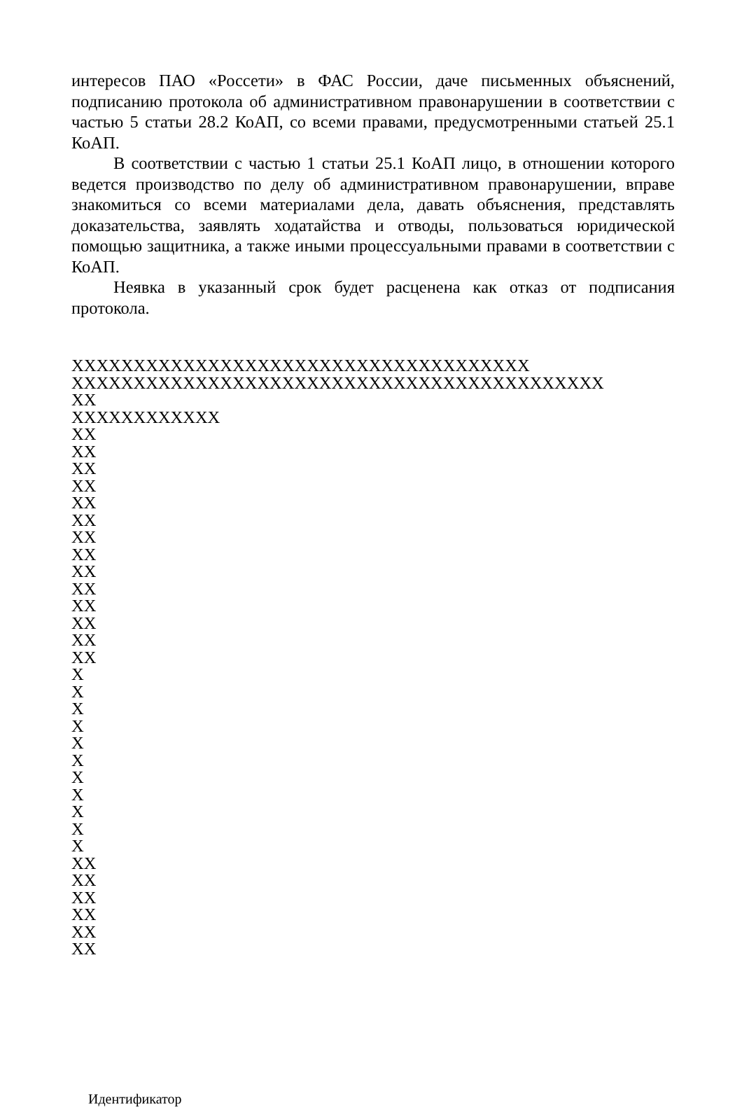интересов ПАО «Россети» в ФАС России, даче письменных объяснений, подписанию протокола об административном правонарушении в соответствии с частью 5 статьи 28.2 КоАП, со всеми правами, предусмотренными статьей 25.1 КоАП.
В соответствии с частью 1 статьи 25.1 КоАП лицо, в отношении которого ведется производство по делу об административном правонарушении, вправе знакомиться со всеми материалами дела, давать объяснения, представлять доказательства, заявлять ходатайства и отводы, пользоваться юридической помощью защитника, а также иными процессуальными правами в соответствии с КоАП.
Неявка в указанный срок будет расценена как отказ от подписания протокола.
XXXXXXXXXXXXXXXXXXXXXXXXXXXXXXXXXXXXX
XXXXXXXXXXXXXXXXXXXXXXXXXXXXXXXXXXXXXXXXXXX
XX
XXXXXXXXXXXX
XX
XX
XX
XX
XX
XX
XX
XX
XX
XX
XX
XX
XX
XX
X
X
X
X
X
X
X
X
X
X
X
XX
XX
XX
XX
XX
XX
Идентификатор